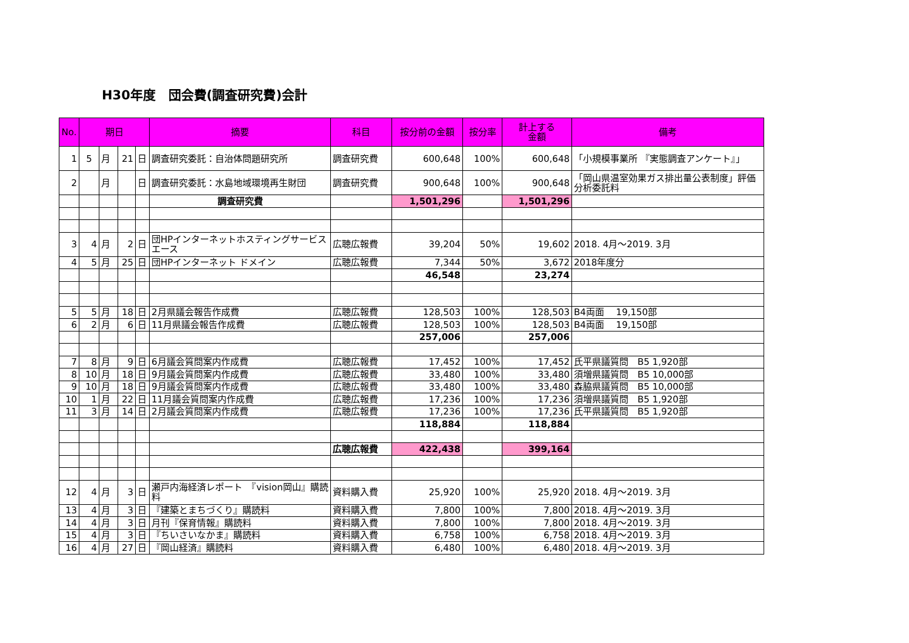H30年度　団会費(調査研究費)会計
| No. | 期日 | | | | 摘要 | 科目 | 按分前の金額 | 按分率 | 計上する 金額 | 備考 |
| --- | --- | --- | --- | --- | --- | --- | --- | --- | --- | --- |
| 1 | 5 | 月 | 21 | 日 | 調査研究委託：自治体問題研究所 | 調査研究費 | 600,648 | 100% | 600,648 | 「小規模事業所 『実態調査アンケート』」 |
| 2 | | 月 | | 日 | 調査研究委託：水島地域環境再生財団 | 調査研究費 | 900,648 | 100% | 900,648 | 「岡山県温室効果ガス排出量公表制度」評価分析委託料 |
| | | | | | 調査研究費 | | 1,501,296 | | 1,501,296 | |
| 3 | 4 | 月 | 2 | 日 | 団HPインターネットホスティングサービスエース | 広聴広報費 | 39,204 | 50% | 19,602 | 2018. 4月～2019. 3月 |
| 4 | 5 | 月 | 25 | 日 | 団HPインターネット ドメイン | 広聴広報費 | 7,344 | 50% | 3,672 | 2018年度分 |
| | | | | | | | 46,548 | | 23,274 | |
| 5 | 5 | 月 | 18 | 日 | 2月県議会報告作成費 | 広聴広報費 | 128,503 | 100% | 128,503 | B4両面 19,150部 |
| 6 | 2 | 月 | 6 | 日 | 11月県議会報告作成費 | 広聴広報費 | 128,503 | 100% | 128,503 | B4両面 19,150部 |
| | | | | | | | 257,006 | | 257,006 | |
| 7 | 8 | 月 | 9 | 日 | 6月議会質問案内作成費 | 広聴広報費 | 17,452 | 100% | 17,452 | 氏平県議質問 B5 1,920部 |
| 8 | 10 | 月 | 18 | 日 | 9月議会質問案内作成費 | 広聴広報費 | 33,480 | 100% | 33,480 | 須増県議質問 B5 10,000部 |
| 9 | 10 | 月 | 18 | 日 | 9月議会質問案内作成費 | 広聴広報費 | 33,480 | 100% | 33,480 | 森脇県議質問 B5 10,000部 |
| 10 | 1 | 月 | 22 | 日 | 11月議会質問案内作成費 | 広聴広報費 | 17,236 | 100% | 17,236 | 須増県議質問 B5 1,920部 |
| 11 | 3 | 月 | 14 | 日 | 2月議会質問案内作成費 | 広聴広報費 | 17,236 | 100% | 17,236 | 氏平県議質問 B5 1,920部 |
| | | | | | | | 118,884 | | 118,884 | |
| | | | | | | 広聴広報費 | 422,438 | | 399,164 | |
| 12 | 4 | 月 | 3 | 日 | 瀬戸内海経済レポート 『vision岡山』購読料 | 資料購入費 | 25,920 | 100% | 25,920 | 2018. 4月～2019. 3月 |
| 13 | 4 | 月 | 3 | 日 | 『建築とまちづくり』購読料 | 資料購入費 | 7,800 | 100% | 7,800 | 2018. 4月～2019. 3月 |
| 14 | 4 | 月 | 3 | 日 | 月刊『保育情報』購読料 | 資料購入費 | 7,800 | 100% | 7,800 | 2018. 4月～2019. 3月 |
| 15 | 4 | 月 | 3 | 日 | 『ちいさいなかま』購読料 | 資料購入費 | 6,758 | 100% | 6,758 | 2018. 4月～2019. 3月 |
| 16 | 4 | 月 | 27 | 日 | 『岡山経済』購読料 | 資料購入費 | 6,480 | 100% | 6,480 | 2018. 4月～2019. 3月 |